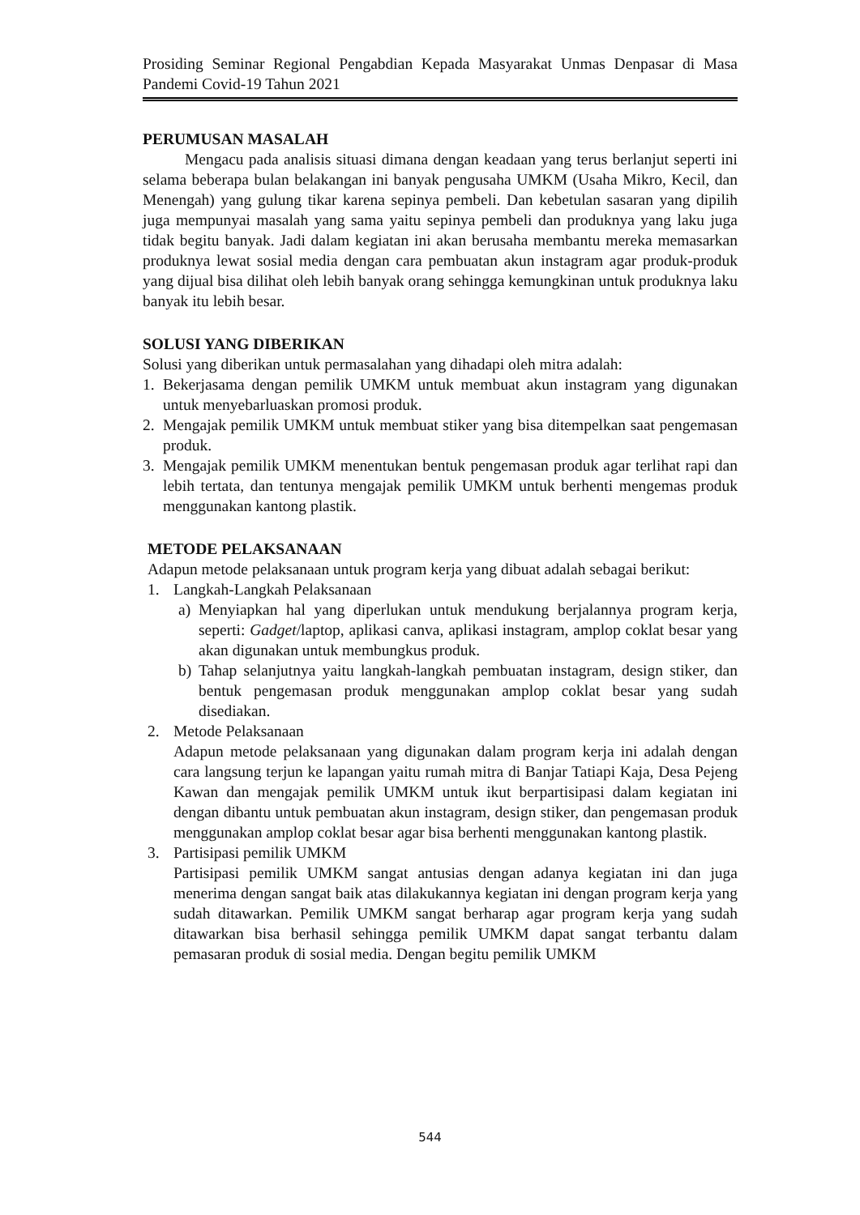Prosiding Seminar Regional Pengabdian Kepada Masyarakat Unmas Denpasar di Masa Pandemi Covid-19 Tahun 2021
PERUMUSAN MASALAH
Mengacu pada analisis situasi dimana dengan keadaan yang terus berlanjut seperti ini selama beberapa bulan belakangan ini banyak pengusaha UMKM (Usaha Mikro, Kecil, dan Menengah) yang gulung tikar karena sepinya pembeli. Dan kebetulan sasaran yang dipilih juga mempunyai masalah yang sama yaitu sepinya pembeli dan produknya yang laku juga tidak begitu banyak. Jadi dalam kegiatan ini akan berusaha membantu mereka memasarkan produknya lewat sosial media dengan cara pembuatan akun instagram agar produk-produk yang dijual bisa dilihat oleh lebih banyak orang sehingga kemungkinan untuk produknya laku banyak itu lebih besar.
SOLUSI YANG DIBERIKAN
Solusi yang diberikan untuk permasalahan yang dihadapi oleh mitra adalah:
1. Bekerjasama dengan pemilik UMKM untuk membuat akun instagram yang digunakan untuk menyebarluaskan promosi produk.
2. Mengajak pemilik UMKM untuk membuat stiker yang bisa ditempelkan saat pengemasan produk.
3. Mengajak pemilik UMKM menentukan bentuk pengemasan produk agar terlihat rapi dan lebih tertata, dan tentunya mengajak pemilik UMKM untuk berhenti mengemas produk menggunakan kantong plastik.
METODE PELAKSANAAN
Adapun metode pelaksanaan untuk program kerja yang dibuat adalah sebagai berikut:
1. Langkah-Langkah Pelaksanaan
a) Menyiapkan hal yang diperlukan untuk mendukung berjalannya program kerja, seperti: Gadget/laptop, aplikasi canva, aplikasi instagram, amplop coklat besar yang akan digunakan untuk membungkus produk.
b) Tahap selanjutnya yaitu langkah-langkah pembuatan instagram, design stiker, dan bentuk pengemasan produk menggunakan amplop coklat besar yang sudah disediakan.
2. Metode Pelaksanaan
Adapun metode pelaksanaan yang digunakan dalam program kerja ini adalah dengan cara langsung terjun ke lapangan yaitu rumah mitra di Banjar Tatiapi Kaja, Desa Pejeng Kawan dan mengajak pemilik UMKM untuk ikut berpartisipasi dalam kegiatan ini dengan dibantu untuk pembuatan akun instagram, design stiker, dan pengemasan produk menggunakan amplop coklat besar agar bisa berhenti menggunakan kantong plastik.
3. Partisipasi pemilik UMKM
Partisipasi pemilik UMKM sangat antusias dengan adanya kegiatan ini dan juga menerima dengan sangat baik atas dilakukannya kegiatan ini dengan program kerja yang sudah ditawarkan. Pemilik UMKM sangat berharap agar program kerja yang sudah ditawarkan bisa berhasil sehingga pemilik UMKM dapat sangat terbantu dalam pemasaran produk di sosial media. Dengan begitu pemilik UMKM
544